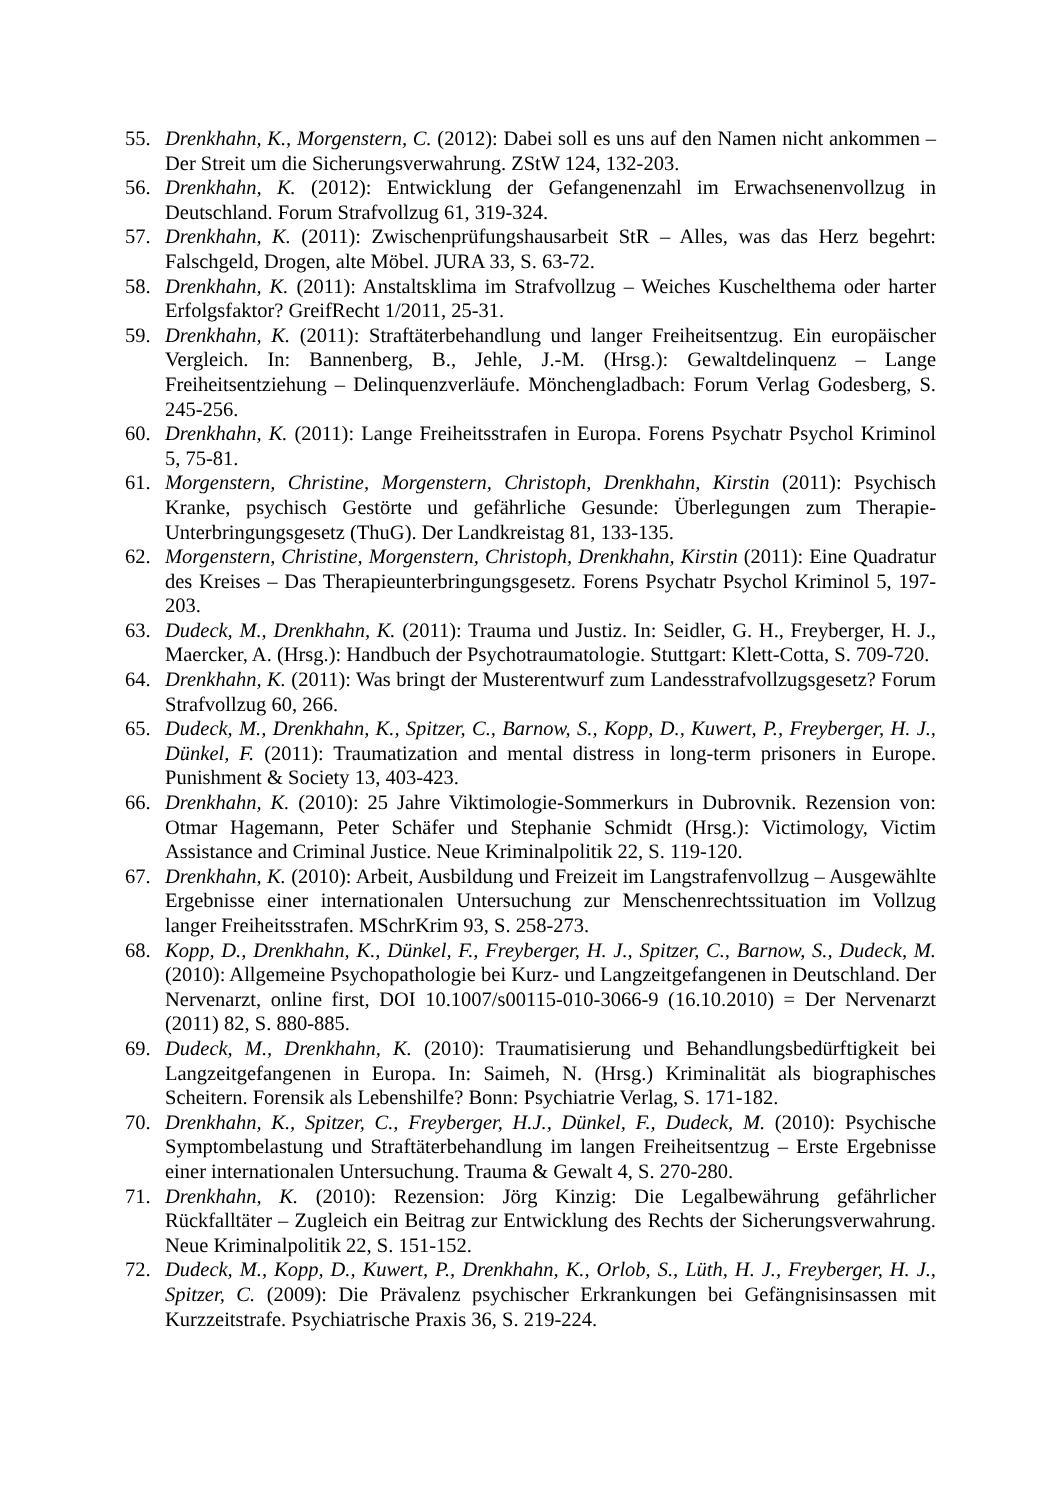55. Drenkhahn, K., Morgenstern, C. (2012): Dabei soll es uns auf den Namen nicht ankommen – Der Streit um die Sicherungsverwahrung. ZStW 124, 132-203.
56. Drenkhahn, K. (2012): Entwicklung der Gefangenenzahl im Erwachsenenvollzug in Deutschland. Forum Strafvollzug 61, 319-324.
57. Drenkhahn, K. (2011): Zwischenprüfungshausarbeit StR – Alles, was das Herz begehrt: Falschgeld, Drogen, alte Möbel. JURA 33, S. 63-72.
58. Drenkhahn, K. (2011): Anstaltsklima im Strafvollzug – Weiches Kuschelthema oder harter Erfolgsfaktor? GreifRecht 1/2011, 25-31.
59. Drenkhahn, K. (2011): Straftäterbehandlung und langer Freiheitsentzug. Ein europäischer Vergleich. In: Bannenberg, B., Jehle, J.-M. (Hrsg.): Gewaltdelinquenz – Lange Freiheitsentziehung – Delinquenzverläufe. Mönchengladbach: Forum Verlag Godesberg, S. 245-256.
60. Drenkhahn, K. (2011): Lange Freiheitsstrafen in Europa. Forens Psychatr Psychol Kriminol 5, 75-81.
61. Morgenstern, Christine, Morgenstern, Christoph, Drenkhahn, Kirstin (2011): Psychisch Kranke, psychisch Gestörte und gefährliche Gesunde: Überlegungen zum Therapie-Unterbringungsgesetz (ThuG). Der Landkreistag 81, 133-135.
62. Morgenstern, Christine, Morgenstern, Christoph, Drenkhahn, Kirstin (2011): Eine Quadratur des Kreises – Das Therapieunterbringungsgesetz. Forens Psychatr Psychol Kriminol 5, 197-203.
63. Dudeck, M., Drenkhahn, K. (2011): Trauma und Justiz. In: Seidler, G. H., Freyberger, H. J., Maercker, A. (Hrsg.): Handbuch der Psychotraumatologie. Stuttgart: Klett-Cotta, S. 709-720.
64. Drenkhahn, K. (2011): Was bringt der Musterentwurf zum Landesstrafvollzugsgesetz? Forum Strafvollzug 60, 266.
65. Dudeck, M., Drenkhahn, K., Spitzer, C., Barnow, S., Kopp, D., Kuwert, P., Freyberger, H. J., Dünkel, F. (2011): Traumatization and mental distress in long-term prisoners in Europe. Punishment & Society 13, 403-423.
66. Drenkhahn, K. (2010): 25 Jahre Viktimologie-Sommerkurs in Dubrovnik. Rezension von: Otmar Hagemann, Peter Schäfer und Stephanie Schmidt (Hrsg.): Victimology, Victim Assistance and Criminal Justice. Neue Kriminalpolitik 22, S. 119-120.
67. Drenkhahn, K. (2010): Arbeit, Ausbildung und Freizeit im Langstrafenvollzug – Ausgewählte Ergebnisse einer internationalen Untersuchung zur Menschenrechtssituation im Vollzug langer Freiheitsstrafen. MSchrKrim 93, S. 258-273.
68. Kopp, D., Drenkhahn, K., Dünkel, F., Freyberger, H. J., Spitzer, C., Barnow, S., Dudeck, M. (2010): Allgemeine Psychopathologie bei Kurz- und Langzeitgefangenen in Deutschland. Der Nervenarzt, online first, DOI 10.1007/s00115-010-3066-9 (16.10.2010) = Der Nervenarzt (2011) 82, S. 880-885.
69. Dudeck, M., Drenkhahn, K. (2010): Traumatisierung und Behandlungsbedürftigkeit bei Langzeitgefangenen in Europa. In: Saimeh, N. (Hrsg.) Kriminalität als biographisches Scheitern. Forensik als Lebenshilfe? Bonn: Psychiatrie Verlag, S. 171-182.
70. Drenkhahn, K., Spitzer, C., Freyberger, H.J., Dünkel, F., Dudeck, M. (2010): Psychische Symptombelastung und Straftäterbehandlung im langen Freiheitsentzug – Erste Ergebnisse einer internationalen Untersuchung. Trauma & Gewalt 4, S. 270-280.
71. Drenkhahn, K. (2010): Rezension: Jörg Kinzig: Die Legalbewährung gefährlicher Rückfalltäter – Zugleich ein Beitrag zur Entwicklung des Rechts der Sicherungsverwahrung. Neue Kriminalpolitik 22, S. 151-152.
72. Dudeck, M., Kopp, D., Kuwert, P., Drenkhahn, K., Orlob, S., Lüth, H. J., Freyberger, H. J., Spitzer, C. (2009): Die Prävalenz psychischer Erkrankungen bei Gefängnisinsassen mit Kurzzeitstrafe. Psychiatrische Praxis 36, S. 219-224.